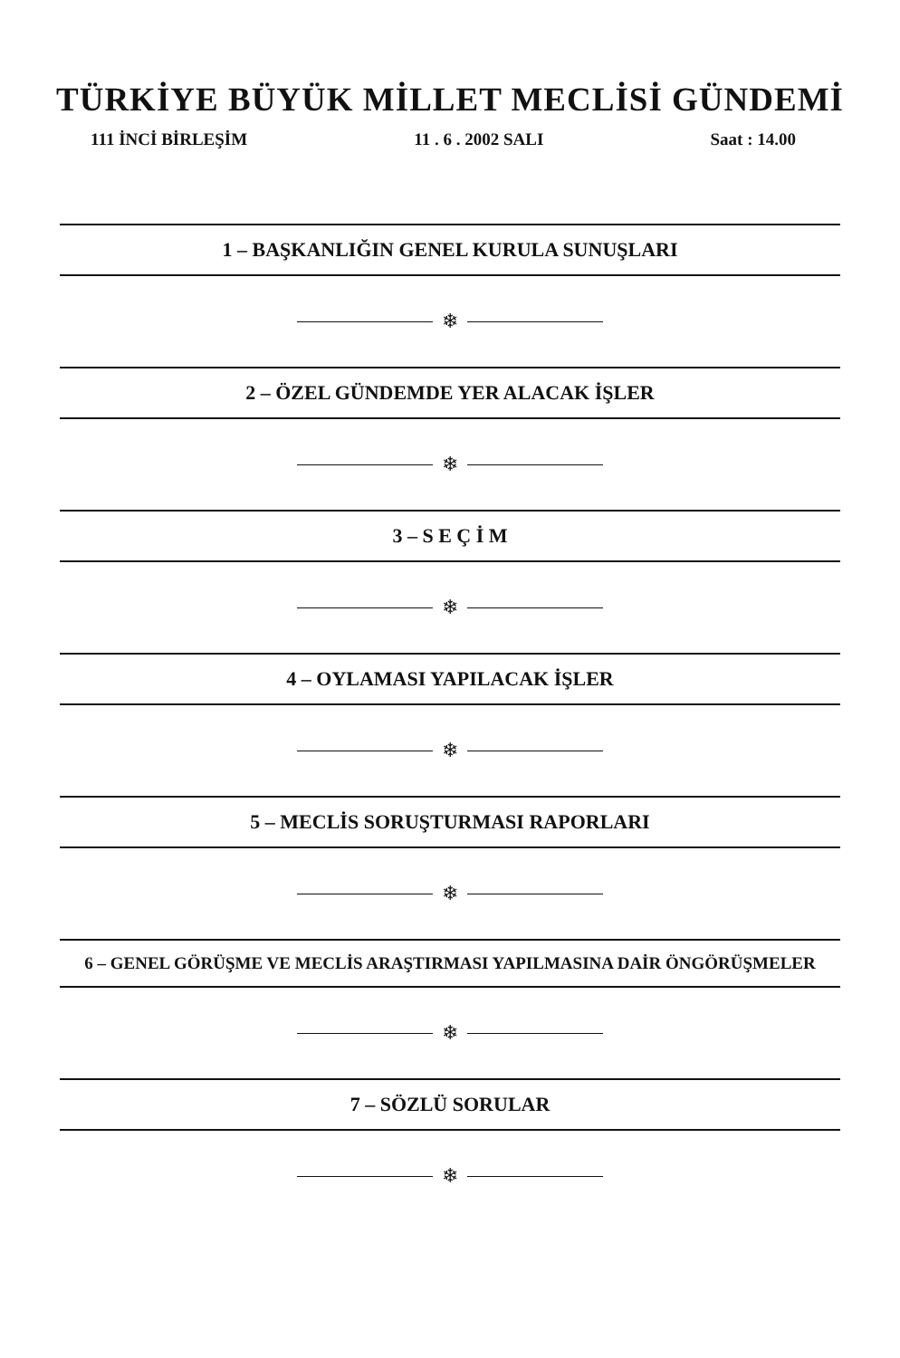TÜRKİYE BÜYÜK MİLLET MECLİSİ GÜNDEMİ
111 İNCİ BİRLEŞİM 11 . 6 . 2002 SALI Saat : 14.00
1 – BAŞKANLIĞIN GENEL KURULA SUNUŞLARI
❄
2 – ÖZEL GÜNDEMDE YER ALACAK İŞLER
❄
3 – S E Ç İ M
❄
4 – OYLAMASI YAPILACAK İŞLER
❄
5 – MECLİS SORUŞTURMASI RAPORLARI
❄
6 – GENEL GÖRÜŞME VE MECLİS ARAŞTIRMASI YAPILMASINA DAİR ÖNGÖRÜŞMELER
❄
7 – SÖZLÜ SORULAR
❄